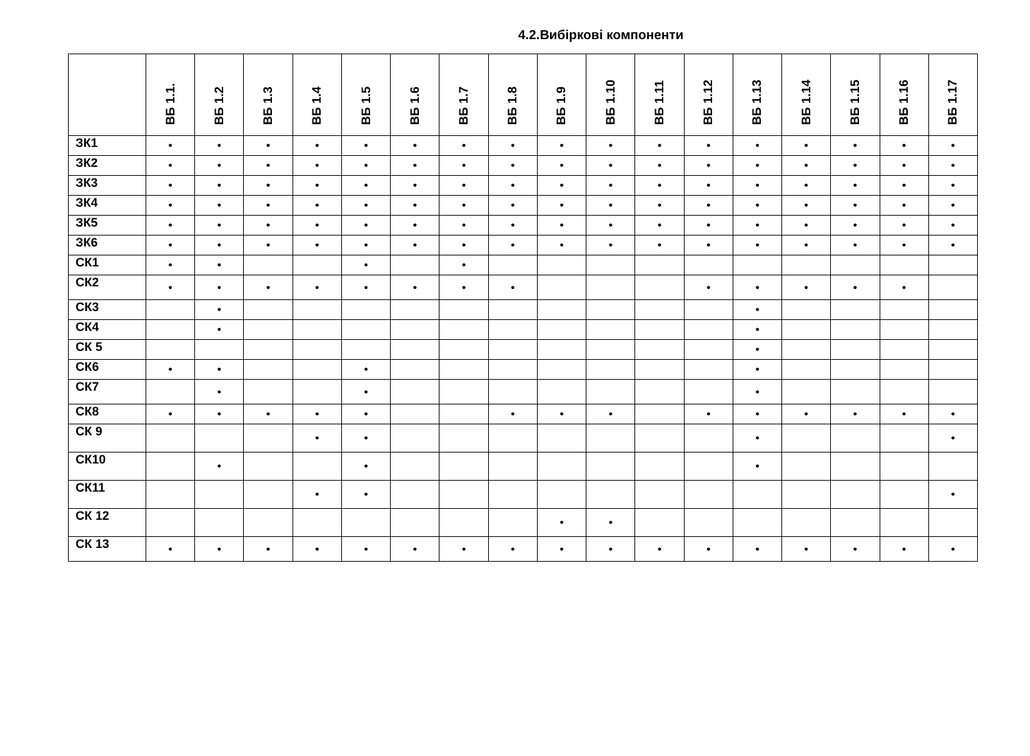4.2.Вибіркові компоненти
| | ВБ 1.1. | ВБ 1.2 | ВБ 1.3 | ВБ 1.4 | ВБ 1.5 | ВБ 1.6 | ВБ 1.7 | ВБ 1.8 | ВБ 1.9 | ВБ 1.10 | ВБ 1.11 | ВБ 1.12 | ВБ 1.13 | ВБ 1.14 | ВБ 1.15 | ВБ 1.16 | ВБ 1.17 |
| --- | --- | --- | --- | --- | --- | --- | --- | --- | --- | --- | --- | --- | --- | --- | --- | --- | --- |
| ЗК1 | • | • | • | • | • | • | • | • | • | • | • | • | • | • | • | • | • |
| ЗК2 | • | • | • | • | • | • | • | • | • | • | • | • | • | • | • | • | • |
| ЗК3 | • | • | • | • | • | • | • | • | • | • | • | • | • | • | • | • | • |
| ЗК4 | • | • | • | • | • | • | • | • | • | • | • | • | • | • | • | • | • |
| ЗК5 | • | • | • | • | • | • | • | • | • | • | • | • | • | • | • | • | • |
| ЗК6 | • | • | • | • | • | • | • | • | • | • | • | • | • | • | • | • | • |
| СК1 | • | • | | | • | | • | | | | | | | | | | |
| СК2 | • | • | • | • | • | • | • | • | | | | • | • | • | • | • | |
| СК3 | | • | | | | | | | | | | | • | | | | |
| СК4 | | • | | | | | | | | | | | • | | | | |
| СК 5 | | | | | | | | | | | | | • | | | | |
| СК6 | • | • | | | • | | | | | | | | • | | | | |
| СК7 | | • | | | • | | | | | | | | • | | | | |
| СК8 | • | • | • | • | • | | | • | • | • | | • | • | • | • | • | • |
| СК 9 | | | | • | • | | | | | | | | • | | | | • |
| СК10 | | • | | | • | | | | | | | | • | | | | |
| СК11 | | | | • | • | | | | | | | | | | | | • |
| СК 12 | | | | | | | | | • | • | | | | | | | |
| СК 13 | • | • | • | • | • | • | • | • | • | • | • | • | • | • | • | • | • |